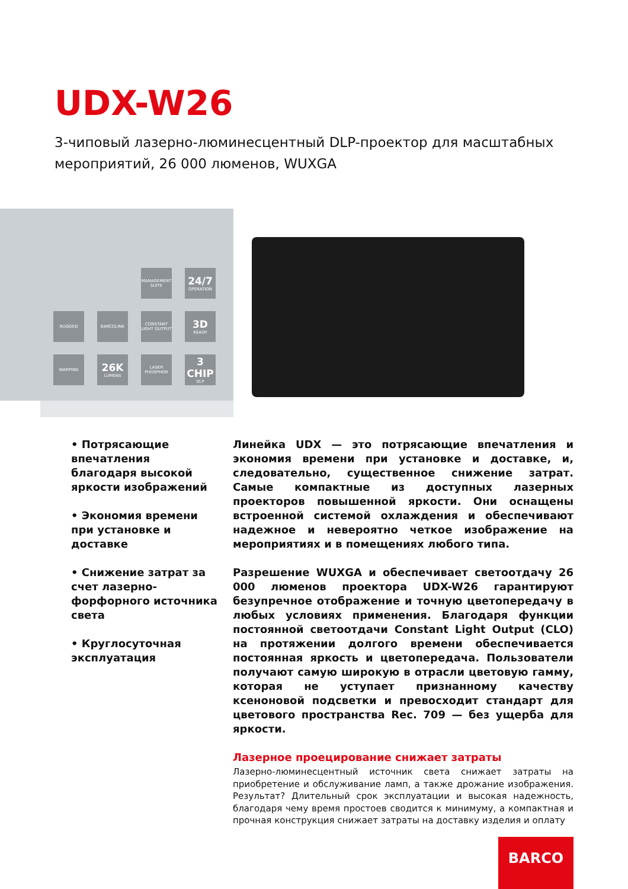UDX-W26
3-чиповый лазерно-люминесцентный DLP-проектор для масштабных мероприятий, 26 000 люменов, WUXGA
MANAGEMENT SUITE
24/7
OPERATION
RUGGED
BARCOLINK
CONSTANT LIGHT OUTPUT
3D
READY
WARPING
26K
LUMENS
LASER PHOSPHOR
3 CHIP
DLP
• Потрясающие впечатления благодаря высокой яркости изображений
• Экономия времени при установке и доставке
• Снижение затрат за счет лазерно-форфорного источника света
• Круглосуточная эксплуатация
Линейка UDX — это потрясающие впечатления и экономия времени при установке и доставке, и, следовательно, существенное снижение затрат. Самые компактные из доступных лазерных проекторов повышенной яркости. Они оснащены встроенной системой охлаждения и обеспечивают надежное и невероятно четкое изображение на мероприятиях и в помещениях любого типа.
Разрешение WUXGA и обеспечивает светоотдачу 26 000 люменов проектора UDX-W26 гарантируют безупречное отображение и точную цветопередачу в любых условиях применения. Благодаря функции постоянной светоотдачи Constant Light Output (CLO) на протяжении долгого времени обеспечивается постоянная яркость и цветопередача. Пользователи получают самую широкую в отрасли цветовую гамму, которая не уступает признанному качеству ксеноновой подсветки и превосходит стандарт для цветового пространства Rec. 709 — без ущерба для яркости.
Лазерное проецирование снижает затраты
Лазерно-люминесцентный источник света снижает затраты на приобретение и обслуживание ламп, а также дрожание изображения. Результат? Длительный срок эксплуатации и высокая надежность, благодаря чему время простоев сводится к минимуму, а компактная и прочная конструкция снижает затраты на доставку изделия и оплату
BARCO